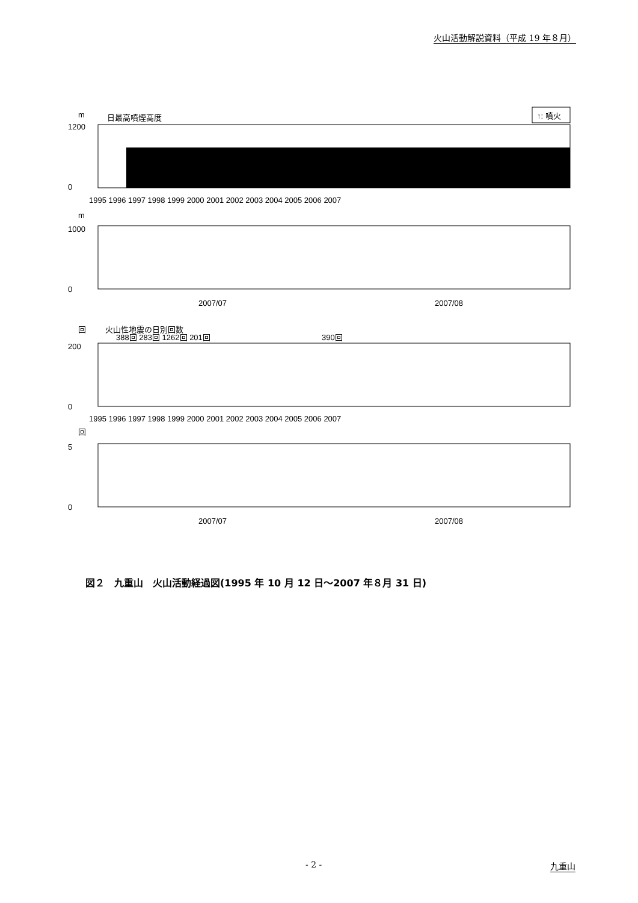火山活動解説資料（平成 19 年８月）
m
日最高噴煙高度
↑: 噴火
1200
0
1995 1996 1997 1998 1999 2000 2001 2002 2003 2004 2005 2006 2007
m
1000
0
2007/07
2007/08
回
火山性地震の日別回数
388回 283回 1262回 201回
390回
200
0
1995 1996 1997 1998 1999 2000 2001 2002 2003 2004 2005 2006 2007
回
5
0
2007/07
2007/08
図２　九重山　火山活動経過図(1995 年 10 月 12 日～2007 年８月 31 日)
- 2 - 九重山